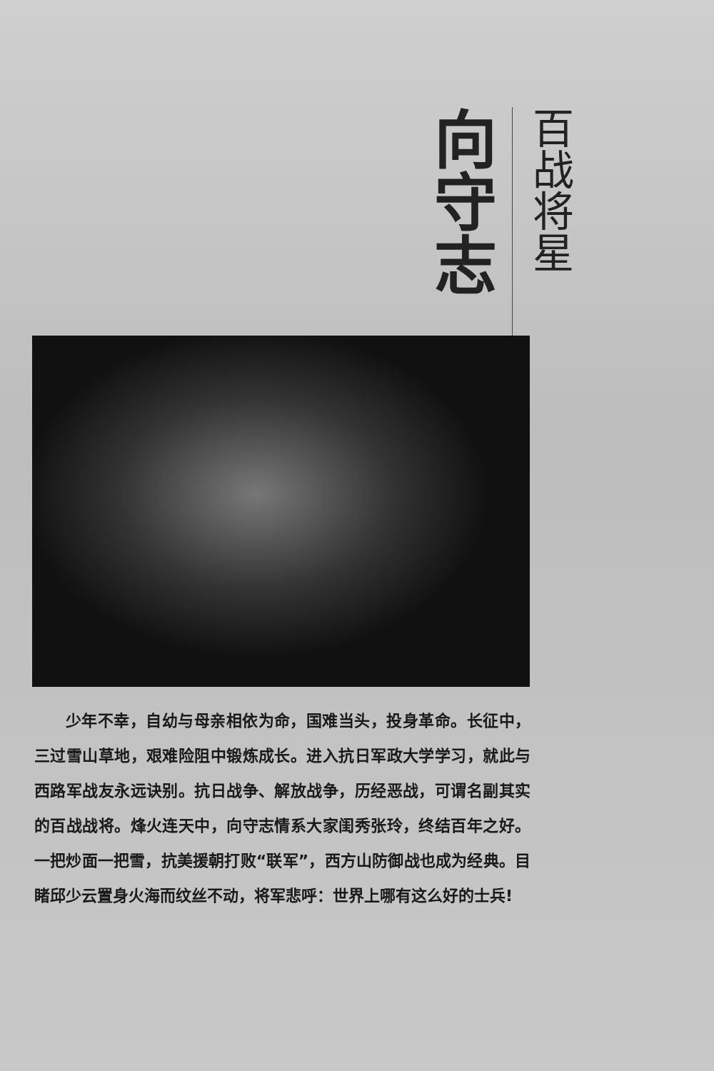百战将星
向守志
少年不幸，自幼与母亲相依为命，国难当头，投身革命。长征中，三过雪山草地，艰难险阻中锻炼成长。进入抗日军政大学学习，就此与西路军战友永远诀别。抗日战争、解放战争，历经恶战，可谓名副其实的百战战将。烽火连天中，向守志情系大家闺秀张玲，终结百年之好。一把炒面一把雪，抗美援朝打败“联军”，西方山防御战也成为经典。目睹邱少云置身火海而纹丝不动，将军悲呼：世界上哪有这么好的士兵!